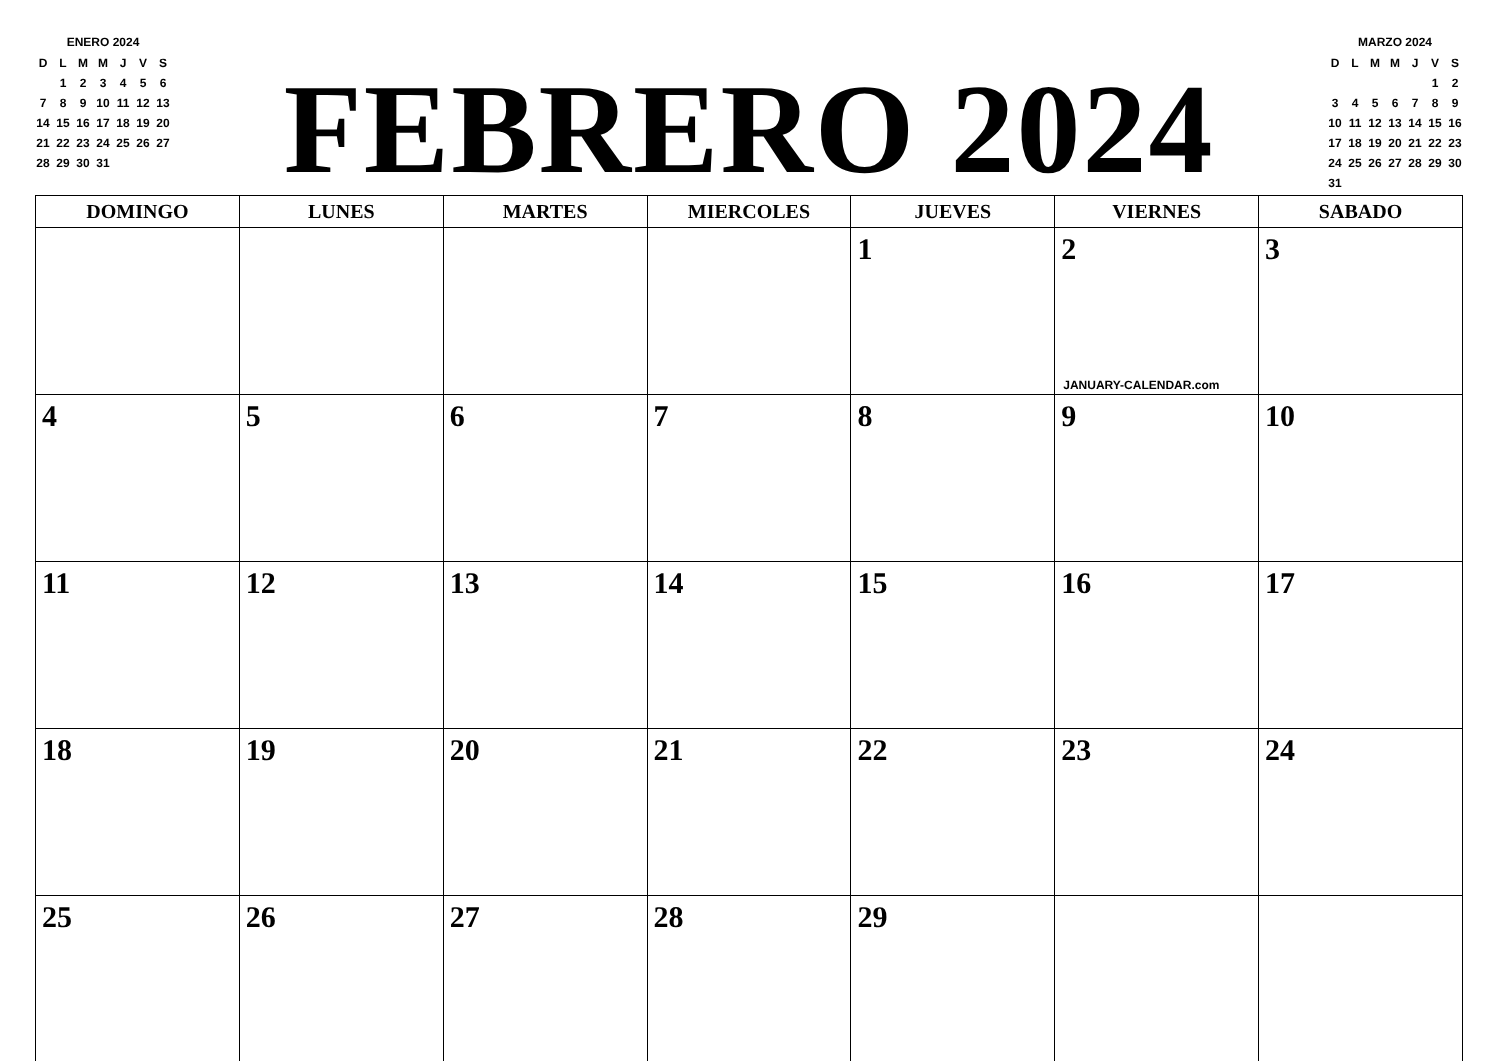ENERO 2024
| D | L | M | M | J | V | S |
| | 1 | 2 | 3 | 4 | 5 | 6 |
| 7 | 8 | 9 | 10 | 11 | 12 | 13 |
| 14 | 15 | 16 | 17 | 18 | 19 | 20 |
| 21 | 22 | 23 | 24 | 25 | 26 | 27 |
| 28 | 29 | 30 | 31 | | | |
FEBRERO 2024
MARZO 2024
| D | L | M | M | J | V | S |
| | | | | | 1 | 2 |
| 3 | 4 | 5 | 6 | 7 | 8 | 9 |
| 10 | 11 | 12 | 13 | 14 | 15 | 16 |
| 17 | 18 | 19 | 20 | 21 | 22 | 23 |
| 24 | 25 | 26 | 27 | 28 | 29 | 30 |
| 31 | | | | | | |
| DOMINGO | LUNES | MARTES | MIERCOLES | JUEVES | VIERNES | SABADO |
| --- | --- | --- | --- | --- | --- | --- |
| | | | | 1 | 2 JANUARY-CALENDAR.com | 3 |
| 4 | 5 | 6 | 7 | 8 | 9 | 10 |
| 11 | 12 | 13 | 14 | 15 | 16 | 17 |
| 18 | 19 | 20 | 21 | 22 | 23 | 24 |
| 25 | 26 | 27 | 28 | 29 | | |